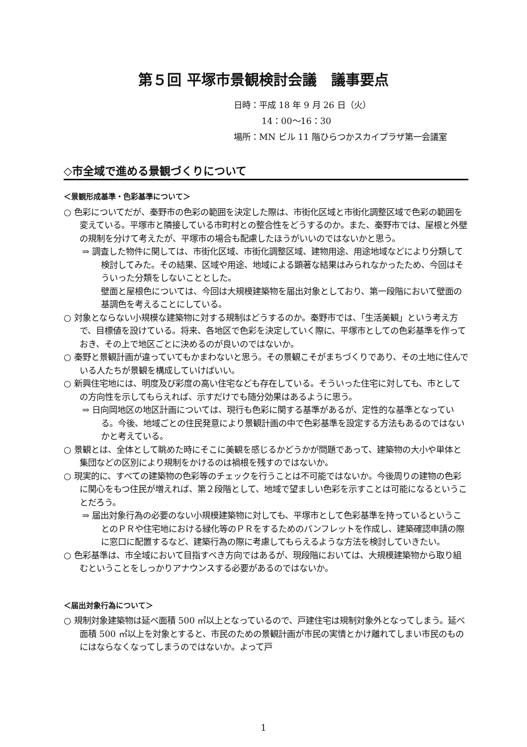第５回 平塚市景観検討会議　議事要点
日時：平成 18 年 9 月 26 日（火）
14：00〜16：30
場所：MN ビル 11 階ひらつかスカイプラザ第一会議室
◇市全域で進める景観づくりについて
＜景観形成基準・色彩基準について＞
○ 色彩についてだが、秦野市の色彩の範囲を決定した際は、市街化区域と市街化調整区域で色彩の範囲を変えている。平塚市と隣接している市町村との整合性をどうするのか。また、秦野市では、屋根と外壁の規制を分けて考えたが、平塚市の場合も配慮したほうがいいのではないかと思う。
⇒ 調査した物件に関しては、市街化区域、市街化調整区域、建物用途、用途地域などにより分類して検討してみた。その結果、区域や用途、地域による顕著な結果はみられなかったため、今回はそういった分類をしないこととした。
壁面と屋根色については、今回は大規模建築物を届出対象としており、第一段階において壁面の基調色を考えることにしている。
○ 対象とならない小規模な建築物に対する規制はどうするのか。秦野市では、「生活美観」という考え方で、目標値を設けている。将来、各地区で色彩を決定していく際に、平塚市としての色彩基準を作っておき、その上で地区ごとに決めるのが良いのではないか。
○ 秦野と景観計画が違っていてもかまわないと思う。その景観こそがまちづくりであり、その土地に住んでいる人たちが景観を構成していけばいい。
○ 新興住宅地には、明度及び彩度の高い住宅なども存在している。そういった住宅に対しても、市としての方向性を示してもらえれば、示すだけでも随分効果はあるように思う。
⇒ 日向岡地区の地区計画については、現行も色彩に関する基準があるが、定性的な基準となっている。今後、地域ごとの住民発意により景観計画の中で色彩基準を設定する方法もあるのではないかと考えている。
○ 景観とは、全体として眺めた時にそこに美観を感じるかどうかが問題であって、建築物の大小や単体と集団などの区別により規制をかけるのは禍根を残すのではないか。
○ 現実的に、すべての建築物の色彩等のチェックを行うことは不可能ではないか。今後周りの建物の色彩に関心をもつ住民が増えれば、第２段階として、地域で望ましい色彩を示すことは可能になるということだろう。
⇒ 届出対象行為の必要のない小規模建築物に対しても、平塚市として色彩基準を持っているということのＰＲや住宅地における緑化等のＰＲをするためのパンフレットを作成し、建築確認申請の際に窓口に配置するなど、建築行為の際に考慮してもらえるような方法を検討していきたい。
○ 色彩基準は、市全域において目指すべき方向ではあるが、現段階においては、大規模建築物から取り組むということをしっかりアナウンスする必要があるのではないか。
＜届出対象行為について＞
○ 規制対象建築物は延べ面積 500 ㎡以上となっているので、戸建住宅は規制対象外となってしまう。延べ面積 500 ㎡以上を対象とすると、市民のための景観計画が市民の実情とかけ離れてしまい市民のものにはならなくなってしまうのではないか。よって戸
1